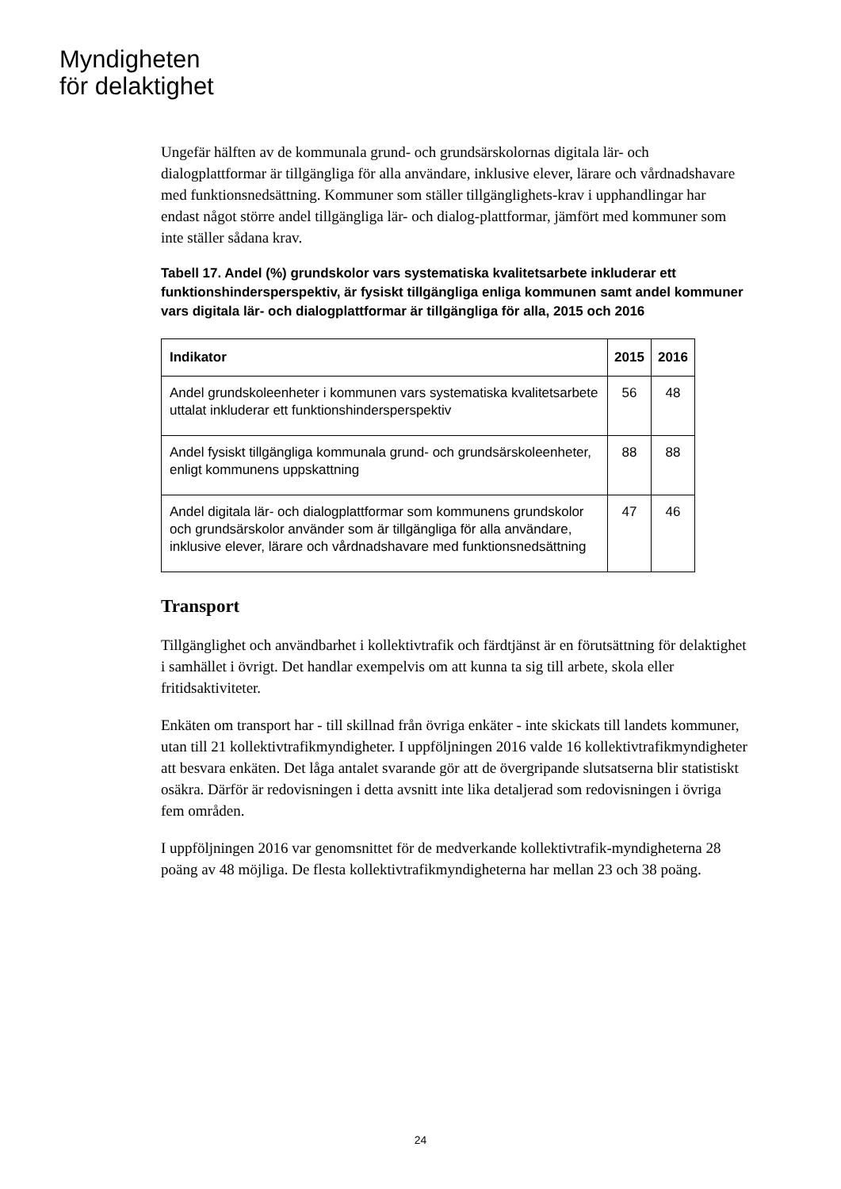Myndigheten
för delaktighet
Ungefär hälften av de kommunala grund- och grundsärskolornas digitala lär- och dialogplattformar är tillgängliga för alla användare, inklusive elever, lärare och vårdnadshavare med funktionsnedsättning. Kommuner som ställer tillgänglighets-krav i upphandlingar har endast något större andel tillgängliga lär- och dialog-plattformar, jämfört med kommuner som inte ställer sådana krav.
Tabell 17. Andel (%) grundskolor vars systematiska kvalitetsarbete inkluderar ett funktionshindersperspektiv, är fysiskt tillgängliga enliga kommunen samt andel kommuner vars digitala lär- och dialogplattformar är tillgängliga för alla, 2015 och 2016
| Indikator | 2015 | 2016 |
| --- | --- | --- |
| Andel grundskoleenheter i kommunen vars systematiska kvalitetsarbete uttalat inkluderar ett funktionshindersperspektiv | 56 | 48 |
| Andel fysiskt tillgängliga kommunala grund- och grundsärskoleenheter, enligt kommunens uppskattning | 88 | 88 |
| Andel digitala lär- och dialogplattformar som kommunens grundskolor och grundsärskolor använder som är tillgängliga för alla användare, inklusive elever, lärare och vårdnadshavare med funktionsnedsättning | 47 | 46 |
Transport
Tillgänglighet och användbarhet i kollektivtrafik och färdtjänst är en förutsättning för delaktighet i samhället i övrigt. Det handlar exempelvis om att kunna ta sig till arbete, skola eller fritidsaktiviteter.
Enkäten om transport har - till skillnad från övriga enkäter - inte skickats till landets kommuner, utan till 21 kollektivtrafikmyndigheter. I uppföljningen 2016 valde 16 kollektivtrafikmyndigheter att besvara enkäten. Det låga antalet svarande gör att de övergripande slutsatserna blir statistiskt osäkra. Därför är redovisningen i detta avsnitt inte lika detaljerad som redovisningen i övriga fem områden.
I uppföljningen 2016 var genomsnittet för de medverkande kollektivtrafik-myndigheterna 28 poäng av 48 möjliga. De flesta kollektivtrafikmyndigheterna har mellan 23 och 38 poäng.
24